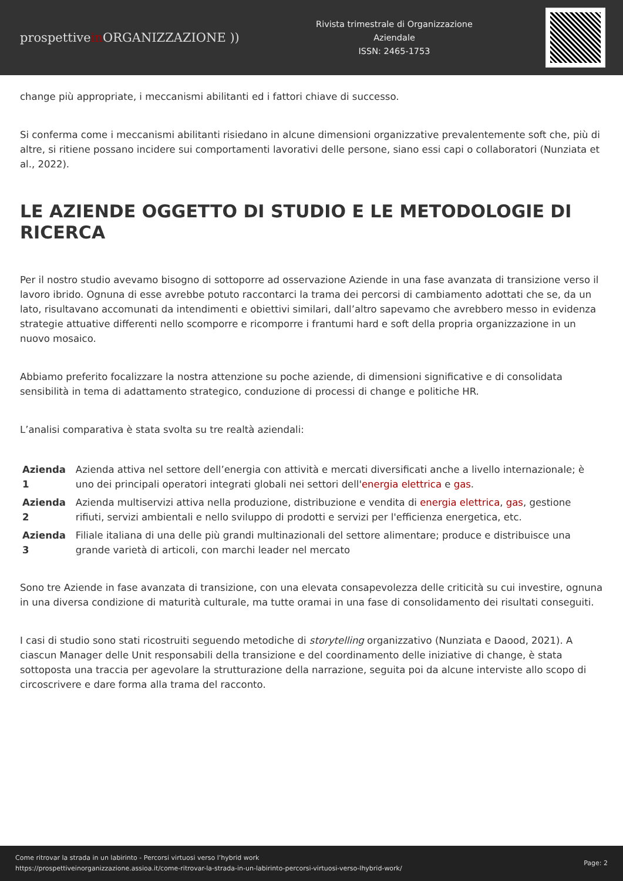prospettivein ORGANIZZAZIONE ))
Rivista trimestrale di Organizzazione
Aziendale
ISSN: 2465-1753
change più appropriate, i meccanismi abilitanti ed i fattori chiave di successo.
Si conferma come i meccanismi abilitanti risiedano in alcune dimensioni organizzative prevalentemente soft che, più di altre, si ritiene possano incidere sui comportamenti lavorativi delle persone, siano essi capi o collaboratori (Nunziata et al., 2022).
LE AZIENDE OGGETTO DI STUDIO E LE METODOLOGIE DI RICERCA
Per il nostro studio avevamo bisogno di sottoporre ad osservazione Aziende in una fase avanzata di transizione verso il lavoro ibrido. Ognuna di esse avrebbe potuto raccontarci la trama dei percorsi di cambiamento adottati che se, da un lato, risultavano accomunati da intendimenti e obiettivi similari, dall’altro sapevamo che avrebbero messo in evidenza strategie attuative differenti nello scomporre e ricomporre i frantumi hard e soft della propria organizzazione in un nuovo mosaico.
Abbiamo preferito focalizzare la nostra attenzione su poche aziende, di dimensioni significative e di consolidata sensibilità in tema di adattamento strategico, conduzione di processi di change e politiche HR.
L’analisi comparativa è stata svolta su tre realtà aziendali:
| Azienda 1 | Azienda attiva nel settore dell’energia con attività e mercati diversificati anche a livello internazionale; è uno dei principali operatori integrati globali nei settori dell' energia elettrica e gas . |
| Azienda 2 | Azienda multiservizi attiva nella produzione, distribuzione e vendita di energia elettrica , gas , gestione rifiuti, servizi ambientali e nello sviluppo di prodotti e servizi per l'efficienza energetica, etc. |
| Azienda 3 | Filiale italiana di una delle più grandi multinazionali del settore alimentare; produce e distribuisce una grande varietà di articoli, con marchi leader nel mercato |
Sono tre Aziende in fase avanzata di transizione, con una elevata consapevolezza delle criticità su cui investire, ognuna in una diversa condizione di maturità culturale, ma tutte oramai in una fase di consolidamento dei risultati conseguiti.
I casi di studio sono stati ricostruiti seguendo metodiche di storytelling organizzativo (Nunziata e Daood, 2021). A ciascun Manager delle Unit responsabili della transizione e del coordinamento delle iniziative di change, è stata sottoposta una traccia per agevolare la strutturazione della narrazione, seguita poi da alcune interviste allo scopo di circoscrivere e dare forma alla trama del racconto.
Come ritrovar la strada in un labirinto - Percorsi virtuosi verso l’hybrid work
https://prospettiveinorganizzazione.assioa.it/come-ritrovar-la-strada-in-un-labirinto-percorsi-virtuosi-verso-lhybrid-work/
Page: 2